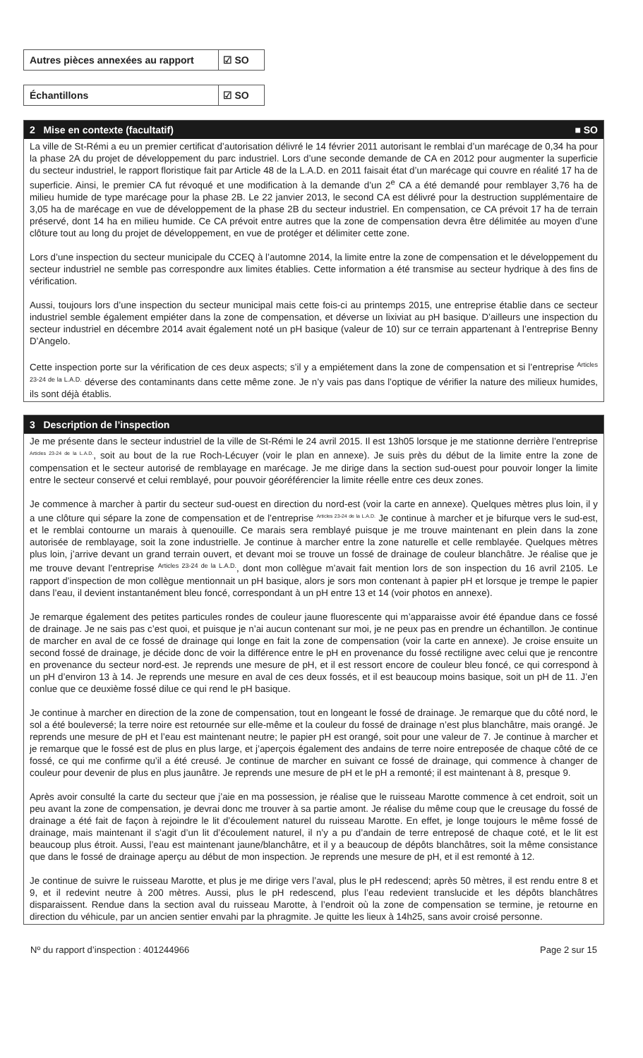Autres pièces annexées au rapport ☑ SO
Échantillons ☑ SO
2 Mise en contexte (facultatif) ■ SO
La ville de St-Rémi a eu un premier certificat d’autorisation délivré le 14 février 2011 autorisant le remblai d’un marécage de 0,34 ha pour la phase 2A du projet de développement du parc industriel. Lors d’une seconde demande de CA en 2012 pour augmenter la superficie du secteur industriel, le rapport floristique fait par Article 48 de la L.A.D. en 2011 faisait état d’un marécage qui couvre en réalité 17 ha de superficie. Ainsi, le premier CA fut révoqué et une modification à la demande d’un 2<sup>e</sup> CA a été demandé pour remblayer 3,76 ha de milieu humide de type marécage pour la phase 2B. Le 22 janvier 2013, le second CA est délivré pour la destruction supplémentaire de 3,05 ha de marécage en vue de développement de la phase 2B du secteur industriel. En compensation, ce CA prévoit 17 ha de terrain préservé, dont 14 ha en milieu humide. Ce CA prévoit entre autres que la zone de compensation devra être délimitée au moyen d’une clôture tout au long du projet de développement, en vue de protéger et délimiter cette zone.
Lors d’une inspection du secteur municipale du CCEQ à l’automne 2014, la limite entre la zone de compensation et le développement du secteur industriel ne semble pas correspondre aux limites établies. Cette information a été transmise au secteur hydrique à des fins de vérification.
Aussi, toujours lors d’une inspection du secteur municipal mais cette fois-ci au printemps 2015, une entreprise établie dans ce secteur industriel semble également empiéter dans la zone de compensation, et déverse un lixiviat au pH basique. D’ailleurs une inspection du secteur industriel en décembre 2014 avait également noté un pH basique (valeur de 10) sur ce terrain appartenant à l’entreprise Benny D’Angelo.
Cette inspection porte sur la vérification de ces deux aspects; s’il y a empiétement dans la zone de compensation et si l’entreprise Articles 23-24 de la L.A.D. déverse des contaminants dans cette même zone. Je n’y vais pas dans l’optique de vérifier la nature des milieux humides, ils sont déjà établis.
3 Description de l’inspection
Je me présente dans le secteur industriel de la ville de St-Rémi le 24 avril 2015. Il est 13h05 lorsque je me stationne derrière l’entreprise Articles 23-24 de la L.A.D., soit au bout de la rue Roch-Lécuyer (voir le plan en annexe). Je suis près du début de la limite entre la zone de compensation et le secteur autorisé de remblayage en marécage. Je me dirige dans la section sud-ouest pour pouvoir longer la limite entre le secteur conservé et celui remblayé, pour pouvoir géoréférencier la limite réelle entre ces deux zones.
Je commence à marcher à partir du secteur sud-ouest en direction du nord-est (voir la carte en annexe). Quelques mètres plus loin, il y a une clôture qui sépare la zone de compensation et de l’entreprise Articles 23-24 de la L.A.D. Je continue à marcher et je bifurque vers le sud-est, et le remblai contourne un marais à quenouille. Ce marais sera remblayé puisque je me trouve maintenant en plein dans la zone autorisée de remblayage, soit la zone industrielle. Je continue à marcher entre la zone naturelle et celle remblayée. Quelques mètres plus loin, j’arrive devant un grand terrain ouvert, et devant moi se trouve un fossé de drainage de couleur blanchâtre. Je réalise que je me trouve devant l’entreprise Articles 23-24 de la L.A.D., dont mon collègue m’avait fait mention lors de son inspection du 16 avril 2105. Le rapport d’inspection de mon collègue mentionnait un pH basique, alors je sors mon contenant à papier pH et lorsque je trempe le papier dans l’eau, il devient instantanément bleu foncé, correspondant à un pH entre 13 et 14 (voir photos en annexe).
Je remarque également des petites particules rondes de couleur jaune fluorescente qui m’apparaisse avoir été épandue dans ce fossé de drainage. Je ne sais pas c’est quoi, et puisque je n’ai aucun contenant sur moi, je ne peux pas en prendre un échantillon. Je continue de marcher en aval de ce fossé de drainage qui longe en fait la zone de compensation (voir la carte en annexe). Je croise ensuite un second fossé de drainage, je décide donc de voir la différence entre le pH en provenance du fossé rectiligne avec celui que je rencontre en provenance du secteur nord-est. Je reprends une mesure de pH, et il est ressort encore de couleur bleu foncé, ce qui correspond à un pH d’environ 13 à 14. Je reprends une mesure en aval de ces deux fossés, et il est beaucoup moins basique, soit un pH de 11. J’en conlue que ce deuxième fossé dilue ce qui rend le pH basique.
Je continue à marcher en direction de la zone de compensation, tout en longeant le fossé de drainage. Je remarque que du côté nord, le sol a été bouleversé; la terre noire est retournée sur elle-même et la couleur du fossé de drainage n’est plus blanchâtre, mais orangé. Je reprends une mesure de pH et l’eau est maintenant neutre; le papier pH est orangé, soit pour une valeur de 7. Je continue à marcher et je remarque que le fossé est de plus en plus large, et j’aperçois également des andains de terre noire entreposée de chaque côté de ce fossé, ce qui me confirme qu’il a été creusé. Je continue de marcher en suivant ce fossé de drainage, qui commence à changer de couleur pour devenir de plus en plus jaunâtre. Je reprends une mesure de pH et le pH a remonté; il est maintenant à 8, presque 9.
Après avoir consulté la carte du secteur que j’aie en ma possession, je réalise que le ruisseau Marotte commence à cet endroit, soit un peu avant la zone de compensation, je devrai donc me trouver à sa partie amont. Je réalise du même coup que le creusage du fossé de drainage a été fait de façon à rejoindre le lit d’écoulement naturel du ruisseau Marotte. En effet, je longe toujours le même fossé de drainage, mais maintenant il s’agit d’un lit d’écoulement naturel, il n’y a pu d’andain de terre entreposé de chaque coté, et le lit est beaucoup plus étroit. Aussi, l’eau est maintenant jaune/blanchâtre, et il y a beaucoup de dépôts blanchâtres, soit la même consistance que dans le fossé de drainage aperçu au début de mon inspection. Je reprends une mesure de pH, et il est remonté à 12.
Je continue de suivre le ruisseau Marotte, et plus je me dirige vers l’aval, plus le pH redescend; après 50 mètres, il est rendu entre 8 et 9, et il redevint neutre à 200 mètres. Aussi, plus le pH redescend, plus l’eau redevient translucide et les dépôts blanchâtres disparaissent. Rendue dans la section aval du ruisseau Marotte, à l’endroit où la zone de compensation se termine, je retourne en direction du véhicule, par un ancien sentier envahi par la phragmite. Je quitte les lieux à 14h25, sans avoir croisé personne.
Nº du rapport d’inspection : 401244966 Page 2 sur 15